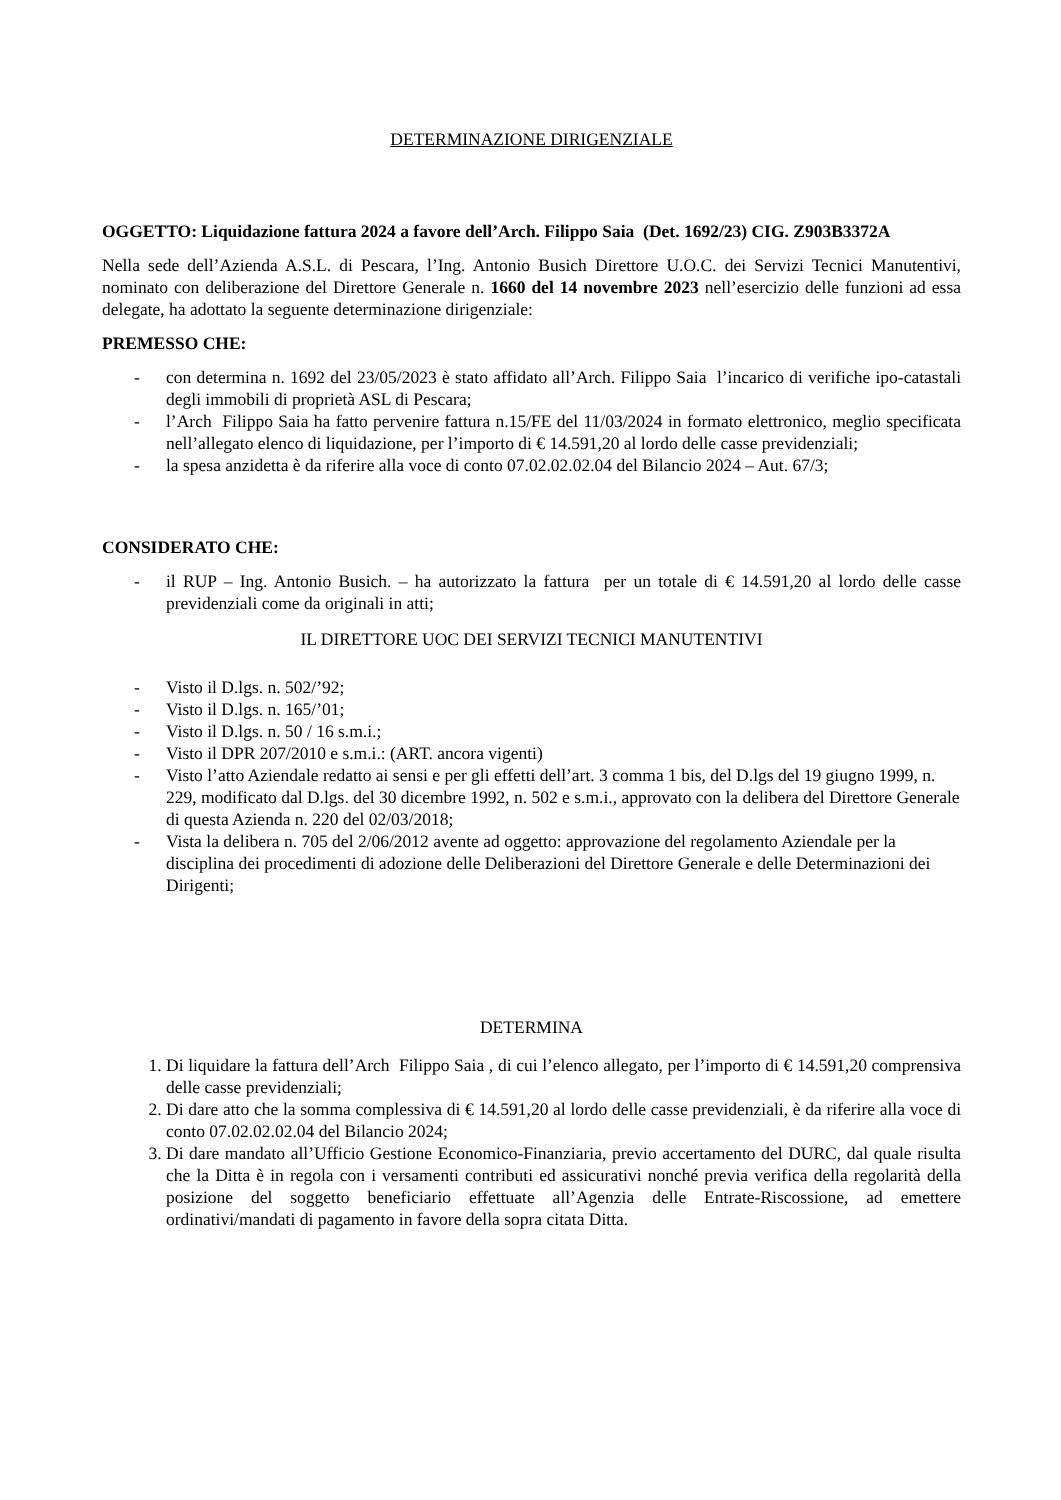DETERMINAZIONE DIRIGENZIALE
OGGETTO: Liquidazione fattura 2024 a favore dell’Arch. Filippo Saia (Det. 1692/23) CIG. Z903B3372A
Nella sede dell’Azienda A.S.L. di Pescara, l’Ing. Antonio Busich Direttore U.O.C. dei Servizi Tecnici Manutentivi, nominato con deliberazione del Direttore Generale n. 1660 del 14 novembre 2023 nell’esercizio delle funzioni ad essa delegate, ha adottato la seguente determinazione dirigenziale:
PREMESSO CHE:
- con determina n. 1692 del 23/05/2023 è stato affidato all’Arch. Filippo Saia l’incarico di verifiche ipo-catastali degli immobili di proprietà ASL di Pescara;
- l’Arch Filippo Saia ha fatto pervenire fattura n.15/FE del 11/03/2024 in formato elettronico, meglio specificata nell’allegato elenco di liquidazione, per l’importo di € 14.591,20 al lordo delle casse previdenziali;
- la spesa anzidetta è da riferire alla voce di conto 07.02.02.02.04 del Bilancio 2024 – Aut. 67/3;
CONSIDERATO CHE:
- il RUP – Ing. Antonio Busich. – ha autorizzato la fattura per un totale di € 14.591,20 al lordo delle casse previdenziali come da originali in atti;
IL DIRETTORE UOC DEI SERVIZI TECNICI MANUTENTIVI
- Visto il D.lgs. n. 502/’92;
- Visto il D.lgs. n. 165/’01;
- Visto il D.lgs. n. 50 / 16 s.m.i.;
- Visto il DPR 207/2010 e s.m.i.: (ART. ancora vigenti)
- Visto l’atto Aziendale redatto ai sensi e per gli effetti dell’art. 3 comma 1 bis, del D.lgs del 19 giugno 1999, n. 229, modificato dal D.lgs. del 30 dicembre 1992, n. 502 e s.m.i., approvato con la delibera del Direttore Generale di questa Azienda n. 220 del 02/03/2018;
- Vista la delibera n. 705 del 2/06/2012 avente ad oggetto: approvazione del regolamento Aziendale per la disciplina dei procedimenti di adozione delle Deliberazioni del Direttore Generale e delle Determinazioni dei Dirigenti;
DETERMINA
1. Di liquidare la fattura dell’Arch Filippo Saia , di cui l’elenco allegato, per l’importo di € 14.591,20 comprensiva delle casse previdenziali;
2. Di dare atto che la somma complessiva di € 14.591,20 al lordo delle casse previdenziali, è da riferire alla voce di conto 07.02.02.02.04 del Bilancio 2024;
3. Di dare mandato all’Ufficio Gestione Economico-Finanziaria, previo accertamento del DURC, dal quale risulta che la Ditta è in regola con i versamenti contributi ed assicurativi nonché previa verifica della regolarità della posizione del soggetto beneficiario effettuate all’Agenzia delle Entrate-Riscossione, ad emettere ordinativi/mandati di pagamento in favore della sopra citata Ditta.